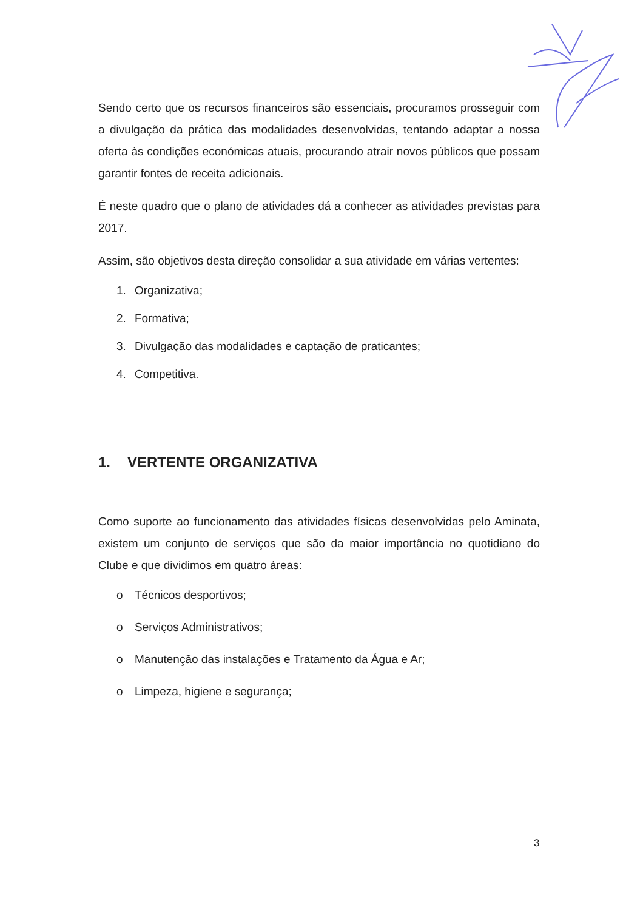Sendo certo que os recursos financeiros são essenciais, procuramos prosseguir com a divulgação da prática das modalidades desenvolvidas, tentando adaptar a nossa oferta às condições económicas atuais, procurando atrair novos públicos que possam garantir fontes de receita adicionais.
É neste quadro que o plano de atividades dá a conhecer as atividades previstas para 2017.
Assim, são objetivos desta direção consolidar a sua atividade em várias vertentes:
1. Organizativa;
2. Formativa;
3. Divulgação das modalidades e captação de praticantes;
4. Competitiva.
1. VERTENTE ORGANIZATIVA
Como suporte ao funcionamento das atividades físicas desenvolvidas pelo Aminata, existem um conjunto de serviços que são da maior importância no quotidiano do Clube e que dividimos em quatro áreas:
o Técnicos desportivos;
o Serviços Administrativos;
o Manutenção das instalações e Tratamento da Água e Ar;
o Limpeza, higiene e segurança;
3